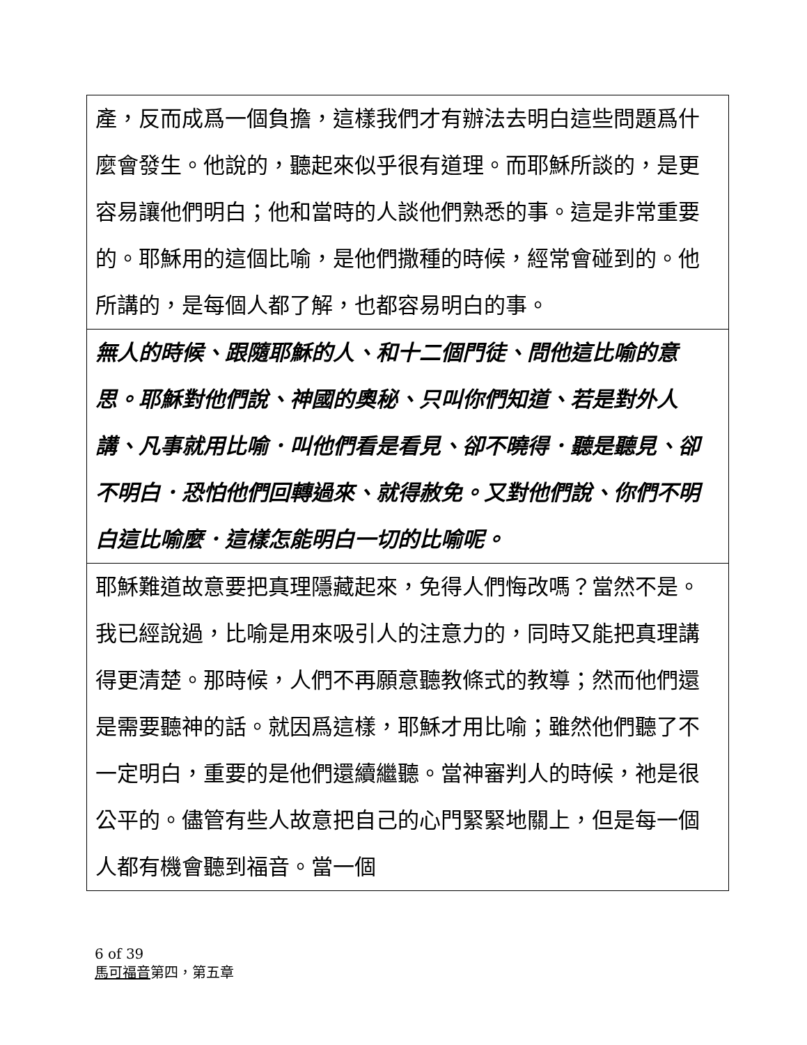| 產，反而成爲一個負擔，這樣我們才有辦法去明白這些問題爲什麼會發生。他說的，聽起來似乎很有道理。而耶穌所談的，是更容易讓他們明白；他和當時的人談他們熟悉的事。這是非常重要的。耶穌用的這個比喻，是他們撒種的時候，經常會碰到的。他所講的，是每個人都了解，也都容易明白的事。 |
| 無人的時候、跟隨耶穌的人、和十二個門徒、問他這比喻的意思。耶穌對他們說、神國的奧秘、只叫你們知道、若是對外人講、凡事就用比喻．叫他們看是看見、卻不曉得．聽是聽見、卻不明白．恐怕他們回轉過來、就得赦免。又對他們說、你們不明白這比喻麼．這樣怎能明白一切的比喻呢。 |
| 耶穌難道故意要把真理隱藏起來，免得人們悔改嗎？當然不是。我已經說過，比喻是用來吸引人的注意力的，同時又能把真理講得更清楚。那時候，人們不再願意聽教條式的教導；然而他們還是需要聽神的話。就因爲這樣，耶穌才用比喻；雖然他們聽了不一定明白，重要的是他們還續繼聽。當神審判人的時候，祂是很公平的。儘管有些人故意把自己的心門緊緊地關上，但是每一個人都有機會聽到福音。當一個 |
6 of 39
馬可福音第四，第五章